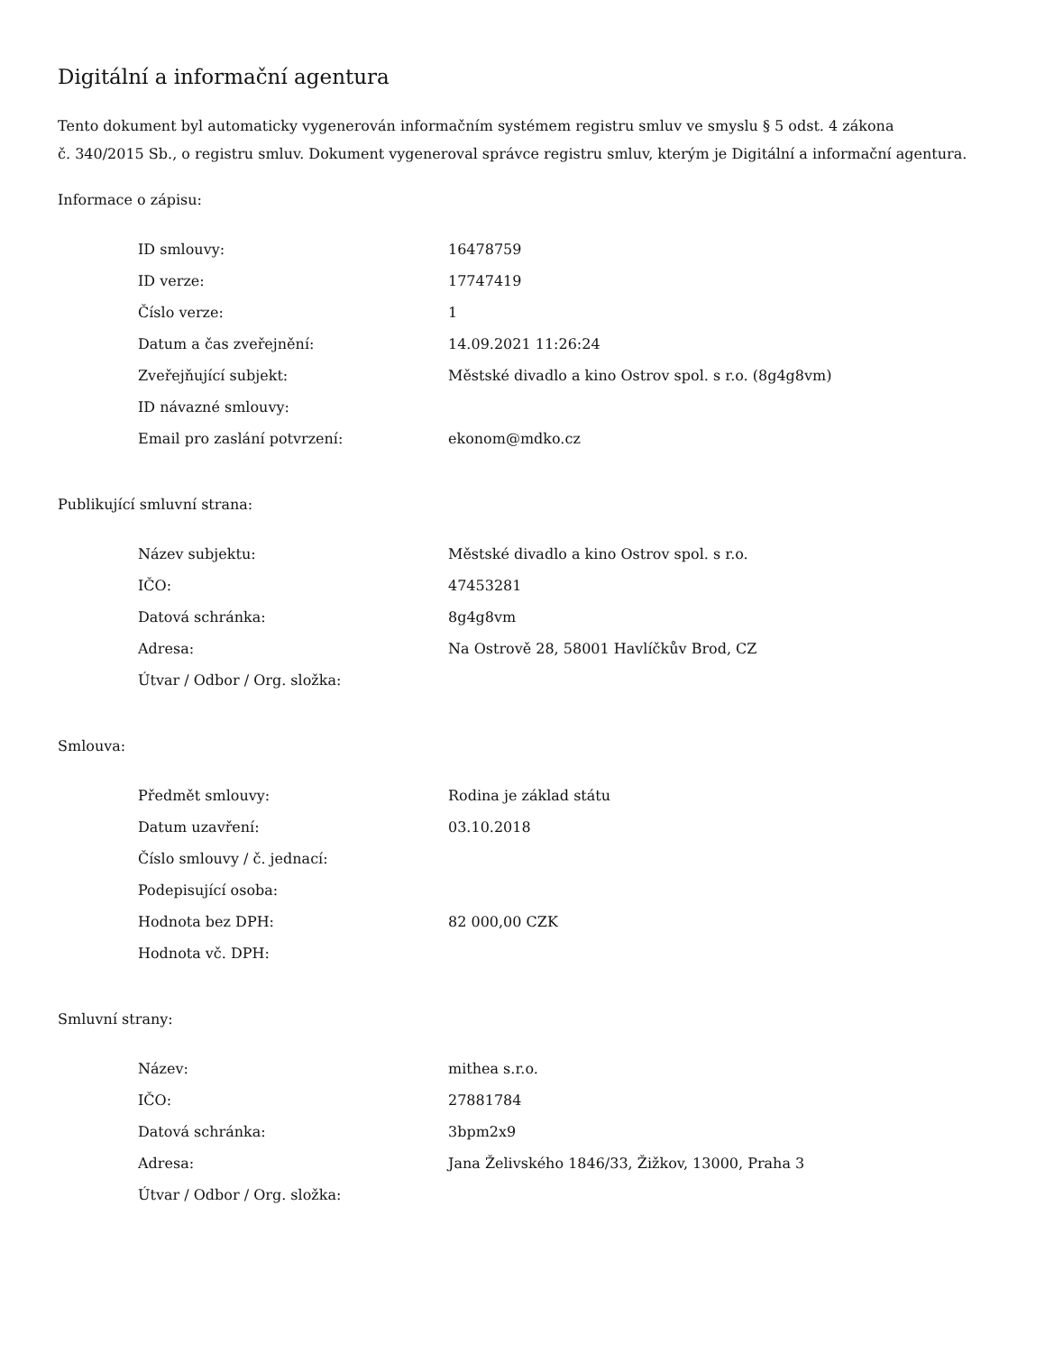Digitální a informační agentura
Tento dokument byl automaticky vygenerován informačním systémem registru smluv ve smyslu § 5 odst. 4 zákona
č. 340/2015 Sb., o registru smluv. Dokument vygeneroval správce registru smluv, kterým je Digitální a informační agentura.
Informace o zápisu:
| ID smlouvy: | 16478759 |
| ID verze: | 17747419 |
| Číslo verze: | 1 |
| Datum a čas zveřejnění: | 14.09.2021 11:26:24 |
| Zveřejňující subjekt: | Městské divadlo a kino Ostrov spol. s r.o. (8g4g8vm) |
| ID návazné smlouvy: | |
| Email pro zaslání potvrzení: | ekonom@mdko.cz |
Publikující smluvní strana:
| Název subjektu: | Městské divadlo a kino Ostrov spol. s r.o. |
| IČO: | 47453281 |
| Datová schránka: | 8g4g8vm |
| Adresa: | Na Ostrově 28, 58001 Havlíčkův Brod, CZ |
| Útvar / Odbor / Org. složka: | |
Smlouva:
| Předmět smlouvy: | Rodina je základ státu |
| Datum uzavření: | 03.10.2018 |
| Číslo smlouvy / č. jednací: | |
| Podepisující osoba: | |
| Hodnota bez DPH: | 82 000,00 CZK |
| Hodnota vč. DPH: | |
Smluvní strany:
| Název: | mithea s.r.o. |
| IČO: | 27881784 |
| Datová schránka: | 3bpm2x9 |
| Adresa: | Jana Želivského 1846/33, Žižkov, 13000, Praha 3 |
| Útvar / Odbor / Org. složka: | |